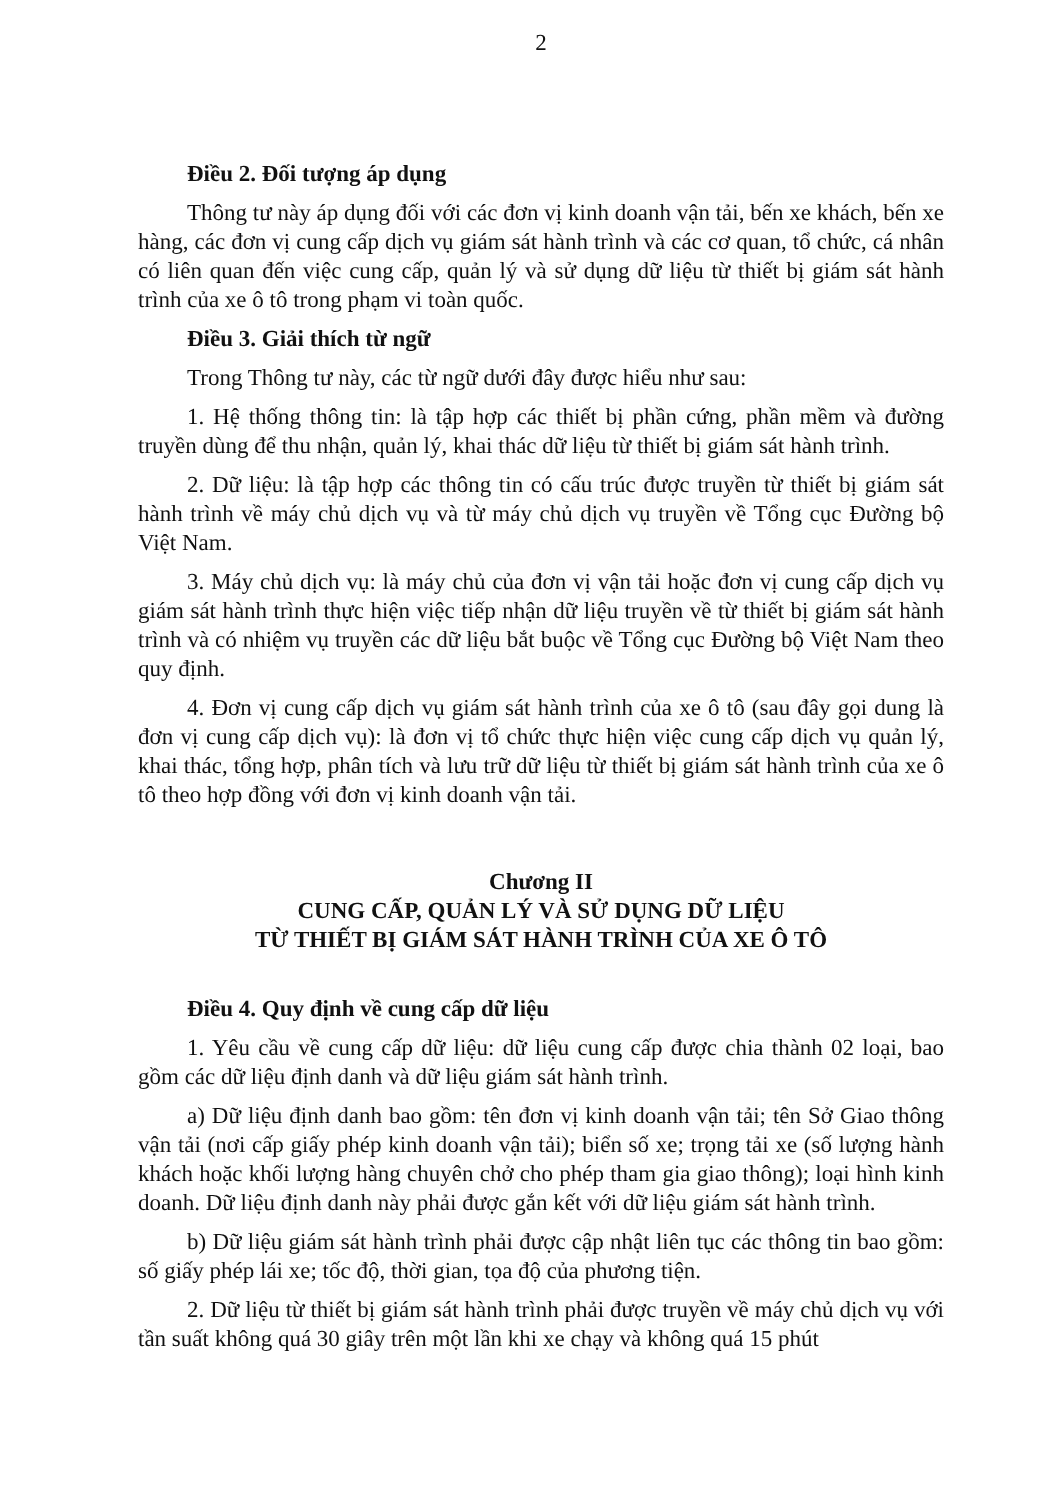2
Điều 2. Đối tượng áp dụng
Thông tư này áp dụng đối với các đơn vị kinh doanh vận tải, bến xe khách, bến xe hàng, các đơn vị cung cấp dịch vụ giám sát hành trình và các cơ quan, tổ chức, cá nhân có liên quan đến việc cung cấp, quản lý và sử dụng dữ liệu từ thiết bị giám sát hành trình của xe ô tô trong phạm vi toàn quốc.
Điều 3. Giải thích từ ngữ
Trong Thông tư này, các từ ngữ dưới đây được hiểu như sau:
1. Hệ thống thông tin: là tập hợp các thiết bị phần cứng, phần mềm và đường truyền dùng để thu nhận, quản lý, khai thác dữ liệu từ thiết bị giám sát hành trình.
2. Dữ liệu: là tập hợp các thông tin có cấu trúc được truyền từ thiết bị giám sát hành trình về máy chủ dịch vụ và từ máy chủ dịch vụ truyền về Tổng cục Đường bộ Việt Nam.
3. Máy chủ dịch vụ: là máy chủ của đơn vị vận tải hoặc đơn vị cung cấp dịch vụ giám sát hành trình thực hiện việc tiếp nhận dữ liệu truyền về từ thiết bị giám sát hành trình và có nhiệm vụ truyền các dữ liệu bắt buộc về Tổng cục Đường bộ Việt Nam theo quy định.
4. Đơn vị cung cấp dịch vụ giám sát hành trình của xe ô tô (sau đây gọi dung là đơn vị cung cấp dịch vụ): là đơn vị tổ chức thực hiện việc cung cấp dịch vụ quản lý, khai thác, tổng hợp, phân tích và lưu trữ dữ liệu từ thiết bị giám sát hành trình của xe ô tô theo hợp đồng với đơn vị kinh doanh vận tải.
Chương II
CUNG CẤP, QUẢN LÝ VÀ SỬ DỤNG DỮ LIỆU
TỪ THIẾT BỊ GIÁM SÁT HÀNH TRÌNH CỦA XE Ô TÔ
Điều 4. Quy định về cung cấp dữ liệu
1. Yêu cầu về cung cấp dữ liệu: dữ liệu cung cấp được chia thành 02 loại, bao gồm các dữ liệu định danh và dữ liệu giám sát hành trình.
a) Dữ liệu định danh bao gồm: tên đơn vị kinh doanh vận tải; tên Sở Giao thông vận tải (nơi cấp giấy phép kinh doanh vận tải); biển số xe; trọng tải xe (số lượng hành khách hoặc khối lượng hàng chuyên chở cho phép tham gia giao thông); loại hình kinh doanh. Dữ liệu định danh này phải được gắn kết với dữ liệu giám sát hành trình.
b) Dữ liệu giám sát hành trình phải được cập nhật liên tục các thông tin bao gồm: số giấy phép lái xe; tốc độ, thời gian, tọa độ của phương tiện.
2. Dữ liệu từ thiết bị giám sát hành trình phải được truyền về máy chủ dịch vụ với tần suất không quá 30 giây trên một lần khi xe chạy và không quá 15 phút